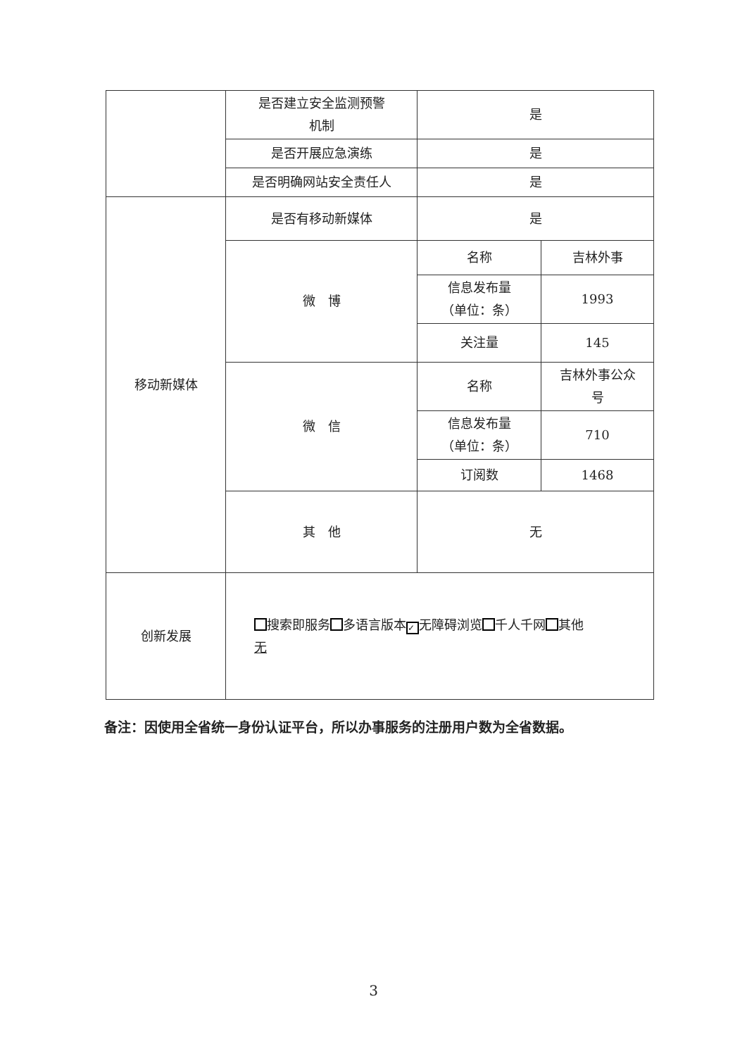| | 是否建立安全监测预警 机制 | 是 | |
| | 是否开展应急演练 | 是 | |
| | 是否明确网站安全责任人 | 是 | |
| 移动新媒体 | 是否有移动新媒体 | 是 | |
| | 微 博 | 名称 | 吉林外事 |
| | | 信息发布量 （单位：条） | 1993 |
| | | 关注量 | 145 |
| | 微 信 | 名称 | 吉林外事公众 号 |
| | | 信息发布量 （单位：条） | 710 |
| | | 订阅数 | 1468 |
| | 其 他 | 无 | |
| 创新发展 | 搜索即服务 多语言版本 ✓ 无障碍浏览 千人千网 其他 无 | | |
备注：因使用全省统一身份认证平台，所以办事服务的注册用户数为全省数据。
3